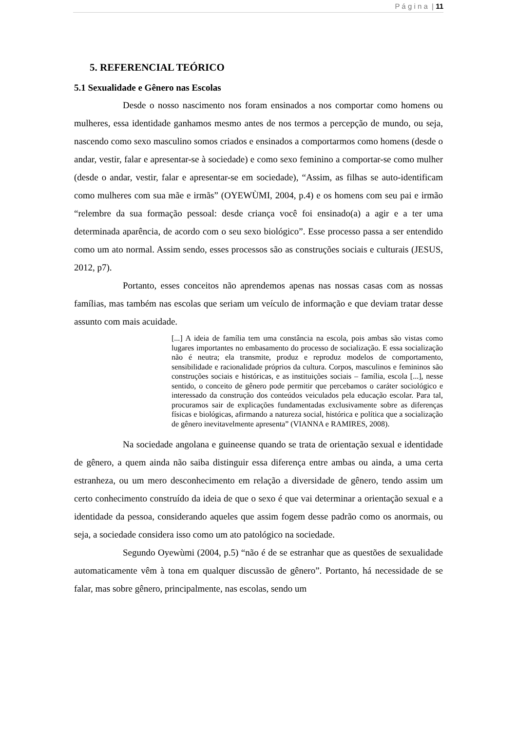P á g i n a | 11
5. REFERENCIAL TEÓRICO
5.1 Sexualidade e Gênero nas Escolas
Desde o nosso nascimento nos foram ensinados a nos comportar como homens ou mulheres, essa identidade ganhamos mesmo antes de nos termos a percepção de mundo, ou seja, nascendo como sexo masculino somos criados e ensinados a comportarmos como homens (desde o andar, vestir, falar e apresentar-se à sociedade) e como sexo feminino a comportar-se como mulher (desde o andar, vestir, falar e apresentar-se em sociedade), “Assim, as filhas se auto-identificam como mulheres com sua mãe e irmãs” (OYEWÙMI, 2004, p.4) e os homens com seu pai e irmão “relembre da sua formação pessoal: desde criança você foi ensinado(a) a agir e a ter uma determinada aparência, de acordo com o seu sexo biológico”. Esse processo passa a ser entendido como um ato normal. Assim sendo, esses processos são as construções sociais e culturais (JESUS, 2012, p7).
Portanto, esses conceitos não aprendemos apenas nas nossas casas com as nossas famílias, mas também nas escolas que seriam um veículo de informação e que deviam tratar desse assunto com mais acuidade.
[...] A ideia de família tem uma constância na escola, pois ambas são vistas como lugares importantes no embasamento do processo de socialização. E essa socialização não é neutra; ela transmite, produz e reproduz modelos de comportamento, sensibilidade e racionalidade próprios da cultura. Corpos, masculinos e femininos são construções sociais e históricas, e as instituições sociais – família, escola [...], nesse sentido, o conceito de gênero pode permitir que percebamos o caráter sociológico e interessado da construção dos conteúdos veiculados pela educação escolar. Para tal, procuramos sair de explicações fundamentadas exclusivamente sobre as diferenças físicas e biológicas, afirmando a natureza social, histórica e política que a socialização de gênero inevitavelmente apresenta” (VIANNA e RAMIRES, 2008).
Na sociedade angolana e guineense quando se trata de orientação sexual e identidade de gênero, a quem ainda não saiba distinguir essa diferença entre ambas ou ainda, a uma certa estranheza, ou um mero desconhecimento em relação a diversidade de gênero, tendo assim um certo conhecimento construído da ideia de que o sexo é que vai determinar a orientação sexual e a identidade da pessoa, considerando aqueles que assim fogem desse padrão como os anormais, ou seja, a sociedade considera isso como um ato patológico na sociedade.
Segundo Oyewùmi (2004, p.5) “não é de se estranhar que as questões de sexualidade automaticamente vêm à tona em qualquer discussão de gênero”. Portanto, há necessidade de se falar, mas sobre gênero, principalmente, nas escolas, sendo um